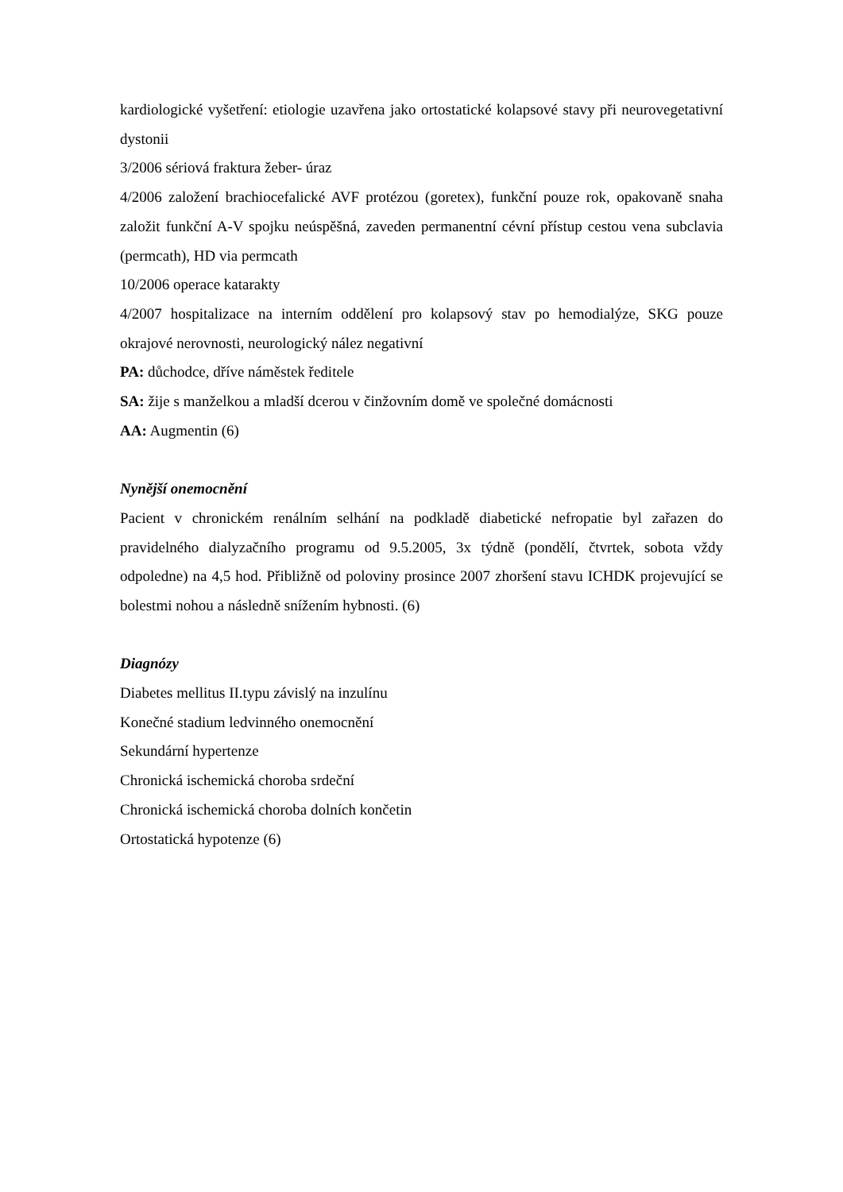kardiologické vyšetření: etiologie uzavřena jako ortostatické kolapsové stavy při neurovegetativní dystonii
3/2006 sériová fraktura žeber- úraz
4/2006 založení brachiocefalické AVF protézou (goretex), funkční pouze rok, opakovaně snaha založit funkční A-V spojku neúspěšná, zaveden permanentní cévní přístup cestou vena subclavia (permcath), HD via permcath
10/2006 operace katarakty
4/2007 hospitalizace na interním oddělení pro kolapsový stav po hemodialýze, SKG pouze okrajové nerovnosti, neurologický nález negativní
PA: důchodce, dříve náměstek ředitele
SA: žije s manželkou a mladší dcerou v činžovním domě ve společné domácnosti
AA: Augmentin (6)
Nynější onemocnění
Pacient v chronickém renálním selhání na podkladě diabetické nefropatie byl zařazen do pravidelného dialyzačního programu od 9.5.2005, 3x týdně (pondělí, čtvrtek, sobota vždy odpoledne) na 4,5 hod. Přibližně od poloviny prosince 2007 zhoršení stavu ICHDK projevující se bolestmi nohou a následně snížením hybnosti. (6)
Diagnózy
Diabetes mellitus II.typu závislý na inzulínu
Konečné stadium ledvinného onemocnění
Sekundární hypertenze
Chronická ischemická choroba srdeční
Chronická ischemická choroba dolních končetin
Ortostatická hypotenze (6)